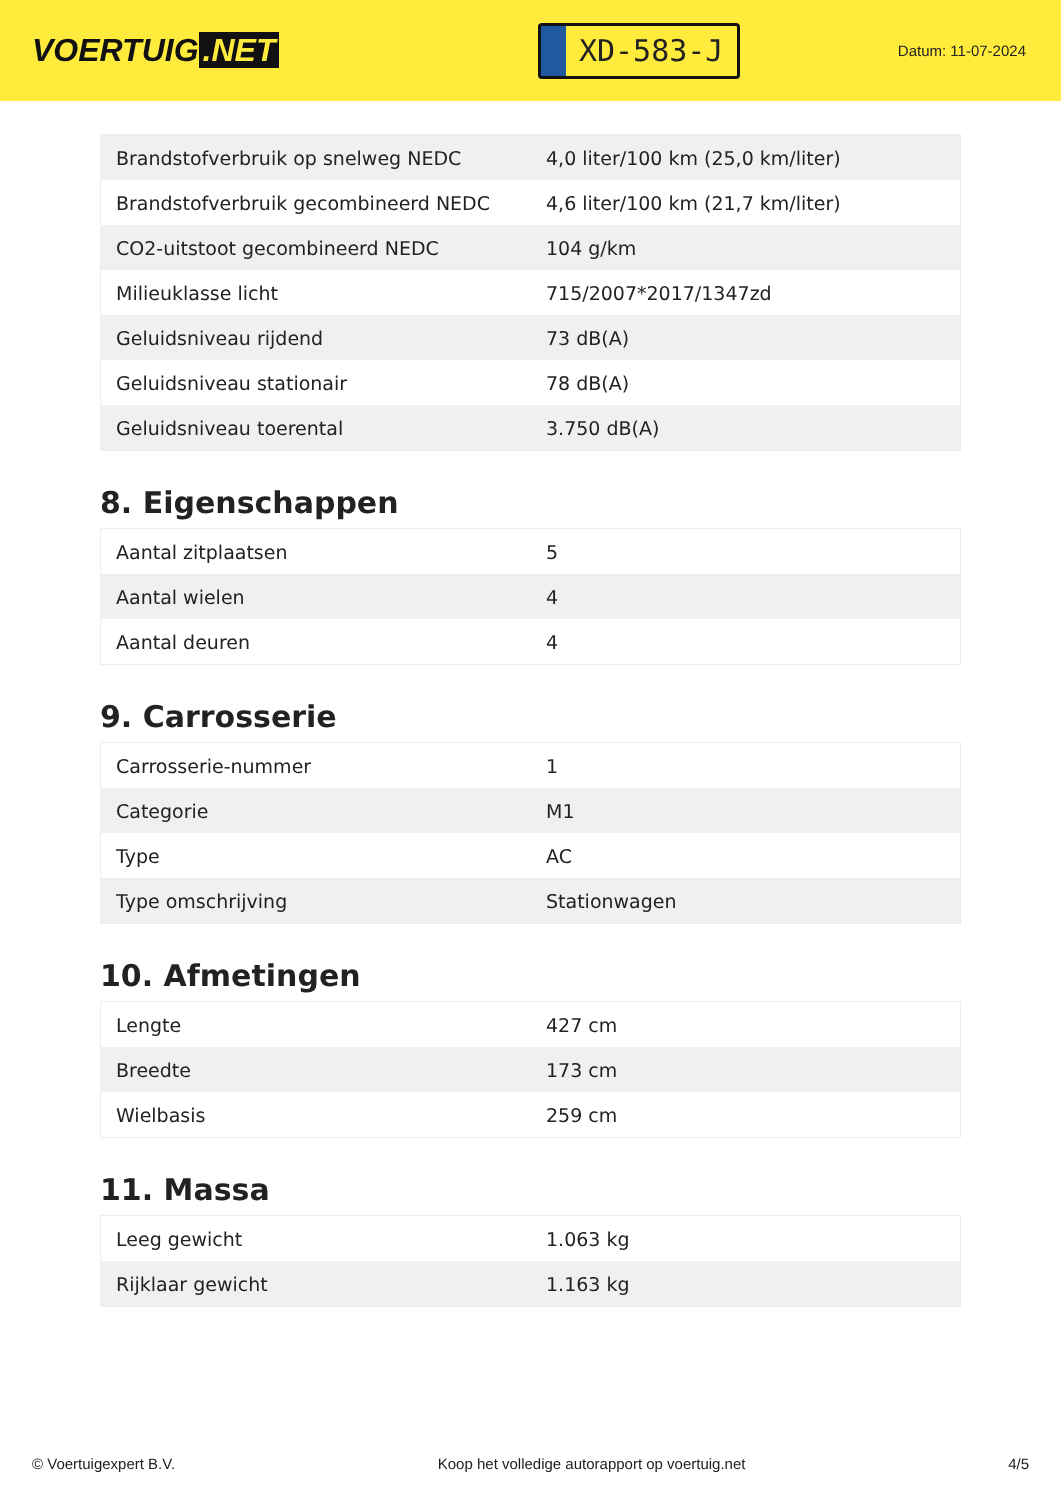VOERTUIG.NET
XD-583-J
Datum: 11-07-2024
| Brandstofverbruik op snelweg NEDC | 4,0 liter/100 km (25,0 km/liter) |
| Brandstofverbruik gecombineerd NEDC | 4,6 liter/100 km (21,7 km/liter) |
| CO2-uitstoot gecombineerd NEDC | 104 g/km |
| Milieuklasse licht | 715/2007*2017/1347zd |
| Geluidsniveau rijdend | 73 dB(A) |
| Geluidsniveau stationair | 78 dB(A) |
| Geluidsniveau toerental | 3.750 dB(A) |
8. Eigenschappen
| Aantal zitplaatsen | 5 |
| Aantal wielen | 4 |
| Aantal deuren | 4 |
9. Carrosserie
| Carrosserie-nummer | 1 |
| Categorie | M1 |
| Type | AC |
| Type omschrijving | Stationwagen |
10. Afmetingen
| Lengte | 427 cm |
| Breedte | 173 cm |
| Wielbasis | 259 cm |
11. Massa
| Leeg gewicht | 1.063 kg |
| Rijklaar gewicht | 1.163 kg |
© Voertuigexpert B.V. Koop het volledige autorapport op voertuig.net 4/5